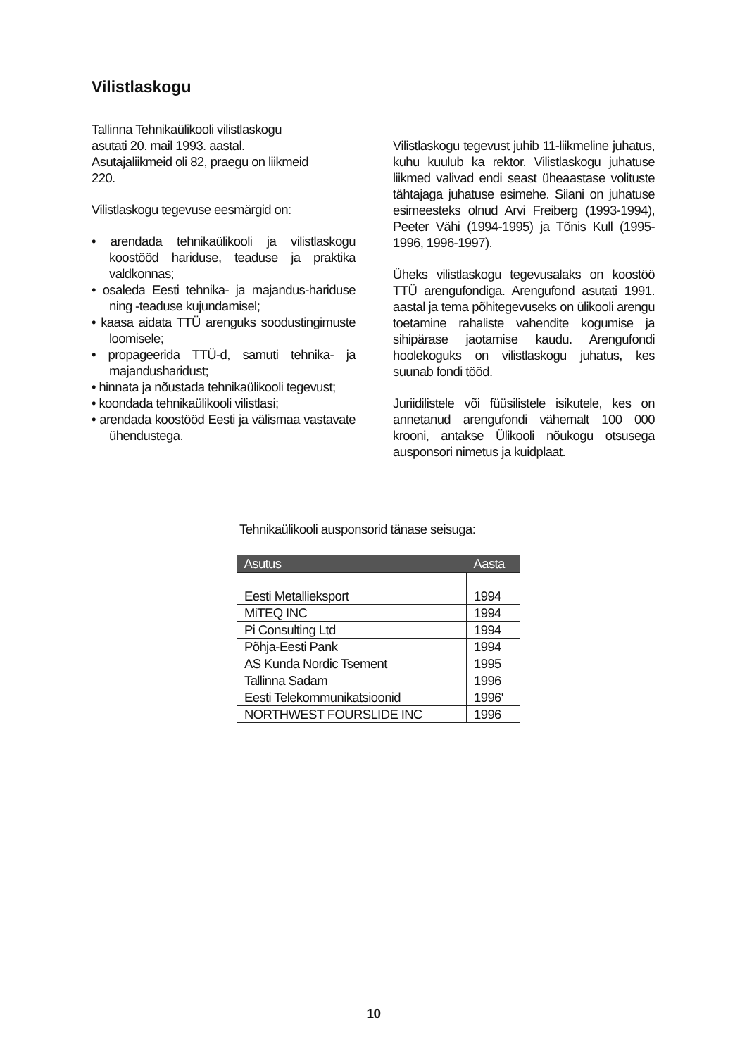Vilistlaskogu
Tallinna Tehnikaülikooli vilistlaskogu
asutati 20. mail 1993. aastal.
Asutajaliikmeid oli 82, praegu on liikmeid
220.
Vilistlaskogu tegevuse eesmärgid on:
• arendada tehnikaülikooli ja vilistlaskogu koostööd hariduse, teaduse ja praktika valdkonnas;
• osaleda Eesti tehnika- ja majandus-hariduse ning -teaduse kujundamisel;
• kaasa aidata TTÜ arenguks soodustingimuste loomisele;
• propageerida TTÜ-d, samuti tehnika- ja majandusharidust;
• hinnata ja nõustada tehnikaülikooli tegevust;
• koondada tehnikaülikooli vilistlasi;
• arendada koostööd Eesti ja välismaa vastavate ühendustega.
Vilistlaskogu tegevust juhib 11-liikmeline juhatus, kuhu kuulub ka rektor. Vilistlaskogu juhatuse liikmed valivad endi seast üheaastase volituste tähtajaga juhatuse esimehe. Siiani on juhatuse esimeesteks olnud Arvi Freiberg (1993-1994), Peeter Vähi (1994-1995) ja Tõnis Kull (1995-1996, 1996-1997).
Üheks vilistlaskogu tegevusalaks on koostöö TTÜ arengufondiga. Arengufond asutati 1991. aastal ja tema põhitegevuseks on ülikooli arengu toetamine rahaliste vahendite kogumise ja sihipärase jaotamise kaudu. Arengufondi hoolekoguks on vilistlaskogu juhatus, kes suunab fondi tööd.
Juriidilistele või füüsilistele isikutele, kes on annetanud arengufondi vähemalt 100 000 krooni, antakse Ülikooli nõukogu otsusega ausponsori nimetus ja kuidplaat.
Tehnikaülikooli ausponsorid tänase seisuga:
| Asutus | Aasta |
| --- | --- |
| Eesti Metallieksport | 1994 |
| MiTEQ INC | 1994 |
| Pi Consulting Ltd | 1994 |
| Põhja-Eesti Pank | 1994 |
| AS Kunda Nordic Tsement | 1995 |
| Tallinna Sadam | 1996 |
| Eesti Telekommunikatsioonid | 1996' |
| NORTHWEST FOURSLIDE INC | 1996 |
10